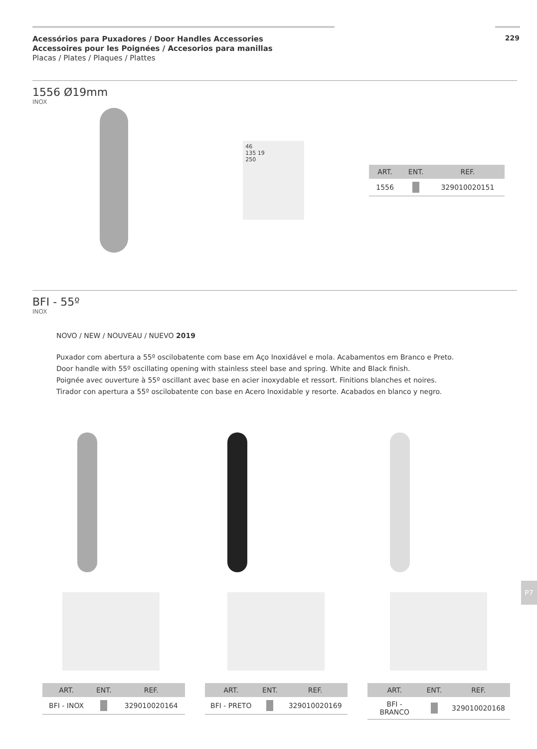Acessórios para Puxadores / Door Handles Accessories
Accessoires pour les Poignées / Accesorios para manillas
Placas / Plates / Plaques / Plattes
229
1556 Ø19mm
INOX
46
135 19
250
| ART. | ENT. | REF. |
| --- | --- | --- |
| 1556 | | 329010020151 |
BFI - 55º
INOX
NOVO / NEW / NOUVEAU / NUEVO 2019
Puxador com abertura a 55º oscilobatente com base em Aço Inoxidável e mola. Acabamentos em Branco e Preto.
Door handle with 55º oscillating opening with stainless steel base and spring. White and Black finish.
Poignée avec ouverture à 55º oscillant avec base en acier inoxydable et ressort. Finitions blanches et noires.
Tirador con apertura a 55º oscilobatente con base en Acero Inoxidable y resorte. Acabados en blanco y negro.
| ART. | ENT. | REF. |
| --- | --- | --- |
| BFI - INOX | | 329010020164 |
| ART. | ENT. | REF. |
| --- | --- | --- |
| BFI - PRETO | | 329010020169 |
| ART. | ENT. | REF. |
| --- | --- | --- |
| BFI - BRANCO | | 329010020168 |
P7